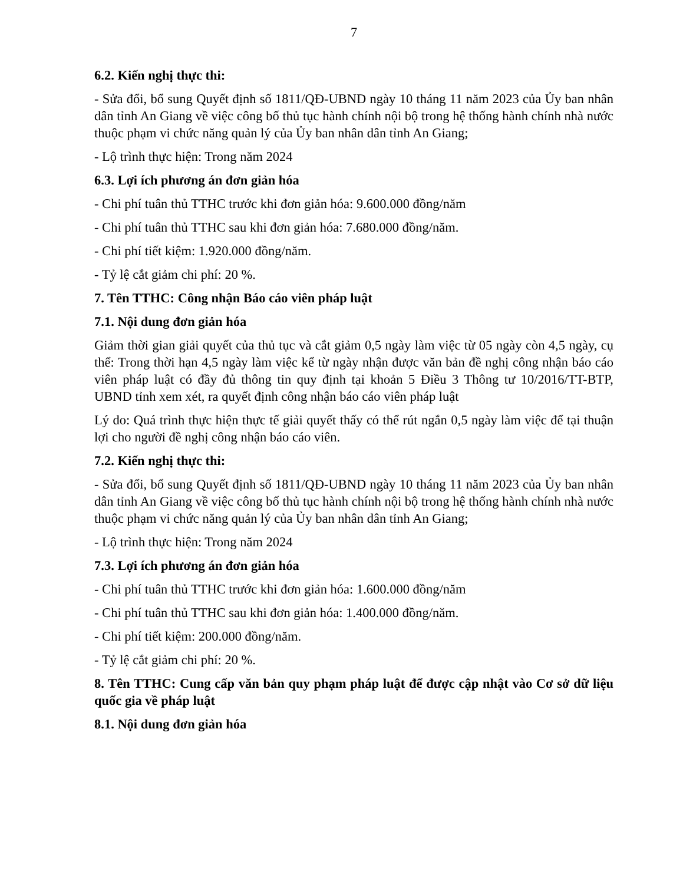7
6.2. Kiến nghị thực thi:
- Sửa đổi, bổ sung Quyết định số 1811/QĐ-UBND ngày 10 tháng 11 năm 2023 của Ủy ban nhân dân tỉnh An Giang về việc công bố thủ tục hành chính nội bộ trong hệ thống hành chính nhà nước thuộc phạm vi chức năng quản lý của Ủy ban nhân dân tỉnh An Giang;
- Lộ trình thực hiện: Trong năm 2024
6.3. Lợi ích phương án đơn giản hóa
- Chi phí tuân thủ TTHC trước khi đơn giản hóa: 9.600.000 đồng/năm
- Chi phí tuân thủ TTHC sau khi đơn giản hóa: 7.680.000 đồng/năm.
- Chi phí tiết kiệm: 1.920.000 đồng/năm.
- Tỷ lệ cắt giảm chi phí: 20 %.
7. Tên TTHC: Công nhận Báo cáo viên pháp luật
7.1. Nội dung đơn giản hóa
Giảm thời gian giải quyết của thủ tục và cắt giảm 0,5 ngày làm việc từ 05 ngày còn 4,5 ngày, cụ thể: Trong thời hạn 4,5 ngày làm việc kể từ ngày nhận được văn bản đề nghị công nhận báo cáo viên pháp luật có đầy đủ thông tin quy định tại khoản 5 Điều 3 Thông tư 10/2016/TT-BTP, UBND tỉnh xem xét, ra quyết định công nhận báo cáo viên pháp luật
Lý do: Quá trình thực hiện thực tế giải quyết thấy có thể rút ngắn 0,5 ngày làm việc để tại thuận lợi cho người đề nghị công nhận báo cáo viên.
7.2. Kiến nghị thực thi:
- Sửa đổi, bổ sung Quyết định số 1811/QĐ-UBND ngày 10 tháng 11 năm 2023 của Ủy ban nhân dân tỉnh An Giang về việc công bố thủ tục hành chính nội bộ trong hệ thống hành chính nhà nước thuộc phạm vi chức năng quản lý của Ủy ban nhân dân tỉnh An Giang;
- Lộ trình thực hiện: Trong năm 2024
7.3. Lợi ích phương án đơn giản hóa
- Chi phí tuân thủ TTHC trước khi đơn giản hóa: 1.600.000 đồng/năm
- Chi phí tuân thủ TTHC sau khi đơn giản hóa: 1.400.000 đồng/năm.
- Chi phí tiết kiệm: 200.000 đồng/năm.
- Tỷ lệ cắt giảm chi phí: 20 %.
8. Tên TTHC: Cung cấp văn bản quy phạm pháp luật để được cập nhật vào Cơ sở dữ liệu quốc gia về pháp luật
8.1. Nội dung đơn giản hóa